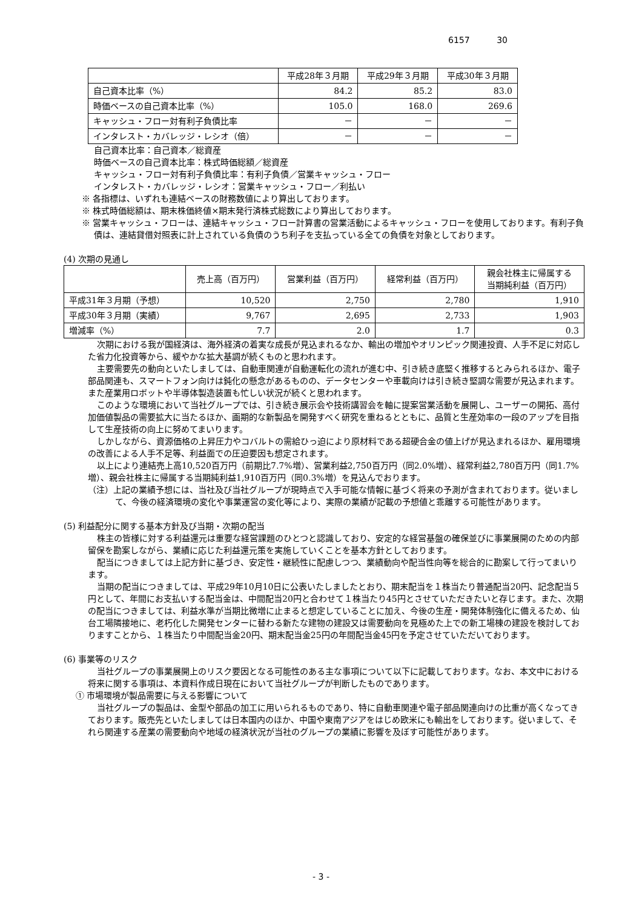6157 30
| | 平成28年３月期 | 平成29年３月期 | 平成30年３月期 |
| --- | --- | --- | --- |
| 自己資本比率（%） | 84.2 | 85.2 | 83.0 |
| 時価ベースの自己資本比率（%） | 105.0 | 168.0 | 269.6 |
| キャッシュ・フロー対有利子負債比率 | － | － | － |
| インタレスト・カバレッジ・レシオ（倍） | － | － | － |
自己資本比率：自己資本／総資産
時価ベースの自己資本比率：株式時価総額／総資産
キャッシュ・フロー対有利子負債比率：有利子負債／営業キャッシュ・フロー
インタレスト・カバレッジ・レシオ：営業キャッシュ・フロー／利払い
※ 各指標は、いずれも連結ベースの財務数値により算出しております。
※ 株式時価総額は、期末株価終値×期末発行済株式総数により算出しております。
※ 営業キャッシュ・フローは、連結キャッシュ・フロー計算書の営業活動によるキャッシュ・フローを使用しております。有利子負債は、連結貸借対照表に計上されている負債のうち利子を支払っている全ての負債を対象としております。
(4) 次期の見通し
| | 売上高（百万円） | 営業利益（百万円） | 経常利益（百万円） | 親会社株主に帰属する 当期純利益（百万円） |
| --- | --- | --- | --- | --- |
| 平成31年３月期（予想） | 10,520 | 2,750 | 2,780 | 1,910 |
| 平成30年３月期（実績） | 9,767 | 2,695 | 2,733 | 1,903 |
| 増減率（%） | 7.7 | 2.0 | 1.7 | 0.3 |
次期における我が国経済は、海外経済の着実な成長が見込まれるなか、輸出の増加やオリンピック関連投資、人手不足に対応した省力化投資等から、緩やかな拡大基調が続くものと思われます。
主要需要先の動向といたしましては、自動車関連が自動運転化の流れが進む中、引き続き底堅く推移するとみられるほか、電子部品関連も、スマートフォン向けは鈍化の懸念があるものの、データセンターや車載向けは引き続き堅調な需要が見込まれます。また産業用ロボットや半導体製造装置も忙しい状況が続くと思われます。
このような環境において当社グループでは、引き続き展示会や技術講習会を軸に提案営業活動を展開し、ユーザーの開拓、高付加価値製品の需要拡大に当たるほか、画期的な新製品を開発すべく研究を重ねるとともに、品質と生産効率の一段のアップを目指して生産技術の向上に努めてまいります。
しかしながら、資源価格の上昇圧力やコバルトの需給ひっ迫により原材料である超硬合金の値上げが見込まれるほか、雇用環境の改善による人手不足等、利益面での圧迫要因も想定されます。
以上により連結売上高10,520百万円（前期比7.7%増）、営業利益2,750百万円（同2.0%増）、経常利益2,780百万円（同1.7%増）、親会社株主に帰属する当期純利益1,910百万円（同0.3%増）を見込んでおります。
（注）上記の業績予想には、当社及び当社グループが現時点で入手可能な情報に基づく将来の予測が含まれております。従いまして、今後の経済環境の変化や事業運営の変化等により、実際の業績が記載の予想値と乖離する可能性があります。
(5) 利益配分に関する基本方針及び当期・次期の配当
株主の皆様に対する利益還元は重要な経営課題のひとつと認識しており、安定的な経営基盤の確保並びに事業展開のための内部留保を勘案しながら、業績に応じた利益還元策を実施していくことを基本方針としております。
配当につきましては上記方針に基づき、安定性・継続性に配慮しつつ、業績動向や配当性向等を総合的に勘案して行ってまいります。
当期の配当につきましては、平成29年10月10日に公表いたしましたとおり、期末配当を１株当たり普通配当20円、記念配当５円として、年間にお支払いする配当金は、中間配当20円と合わせて１株当たり45円とさせていただきたいと存じます。また、次期の配当につきましては、利益水準が当期比微増に止まると想定していることに加え、今後の生産・開発体制強化に備えるため、仙台工場隣接地に、老朽化した開発センターに替わる新たな建物の建設又は需要動向を見極めた上での新工場棟の建設を検討しておりますことから、１株当たり中間配当金20円、期末配当金25円の年間配当金45円を予定させていただいております。
(6) 事業等のリスク
当社グループの事業展開上のリスク要因となる可能性のある主な事項について以下に記載しております。なお、本文中における将来に関する事項は、本資料作成日現在において当社グループが判断したものであります。
① 市場環境が製品需要に与える影響について
当社グループの製品は、金型や部品の加工に用いられるものであり、特に自動車関連や電子部品関連向けの比重が高くなってきております。販売先といたしましては日本国内のほか、中国や東南アジアをはじめ欧米にも輸出をしております。従いまして、それら関連する産業の需要動向や地域の経済状況が当社のグループの業績に影響を及ぼす可能性があります。
- 3 -